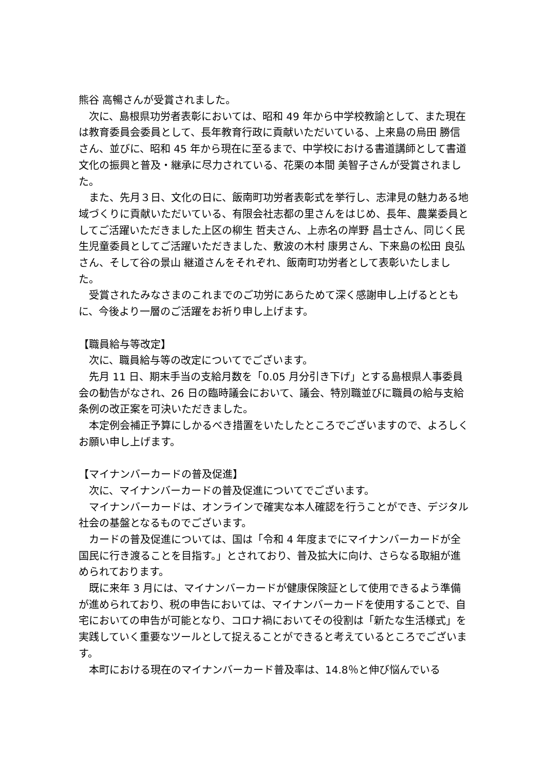熊谷 高暢さんが受賞されました。
次に、島根県功労者表彰においては、昭和 49 年から中学校教諭として、また現在は教育委員会委員として、長年教育行政に貢献いただいている、上来島の烏田 勝信さん、並びに、昭和 45 年から現在に至るまで、中学校における書道講師として書道文化の振興と普及・継承に尽力されている、花栗の本間 美智子さんが受賞されました。
また、先月３日、文化の日に、飯南町功労者表彰式を挙行し、志津見の魅力ある地域づくりに貢献いただいている、有限会社志都の里さんをはじめ、長年、農業委員としてご活躍いただきました上区の柳生 哲夫さん、上赤名の岸野 昌士さん、同じく民生児童委員としてご活躍いただきました、敷波の木村 康男さん、下来島の松田 良弘さん、そして谷の景山 継道さんをそれぞれ、飯南町功労者として表彰いたしました。
受賞されたみなさまのこれまでのご功労にあらためて深く感謝申し上げるとともに、今後より一層のご活躍をお祈り申し上げます。
【職員給与等改定】
次に、職員給与等の改定についてでございます。
先月 11 日、期末手当の支給月数を「0.05 月分引き下げ」とする島根県人事委員会の勧告がなされ、26 日の臨時議会において、議会、特別職並びに職員の給与支給条例の改正案を可決いただきました。
本定例会補正予算にしかるべき措置をいたしたところでございますので、よろしくお願い申し上げます。
【マイナンバーカードの普及促進】
次に、マイナンバーカードの普及促進についてでございます。
マイナンバーカードは、オンラインで確実な本人確認を行うことができ、デジタル社会の基盤となるものでございます。
カードの普及促進については、国は「令和 4 年度までにマイナンバーカードが全国民に行き渡ることを目指す。」とされており、普及拡大に向け、さらなる取組が進められております。
既に来年 3 月には、マイナンバーカードが健康保険証として使用できるよう準備が進められており、税の申告においては、マイナンバーカードを使用することで、自宅においての申告が可能となり、コロナ禍においてその役割は「新たな生活様式」を実践していく重要なツールとして捉えることができると考えているところでございます。
本町における現在のマイナンバーカード普及率は、14.8％と伸び悩んでいる